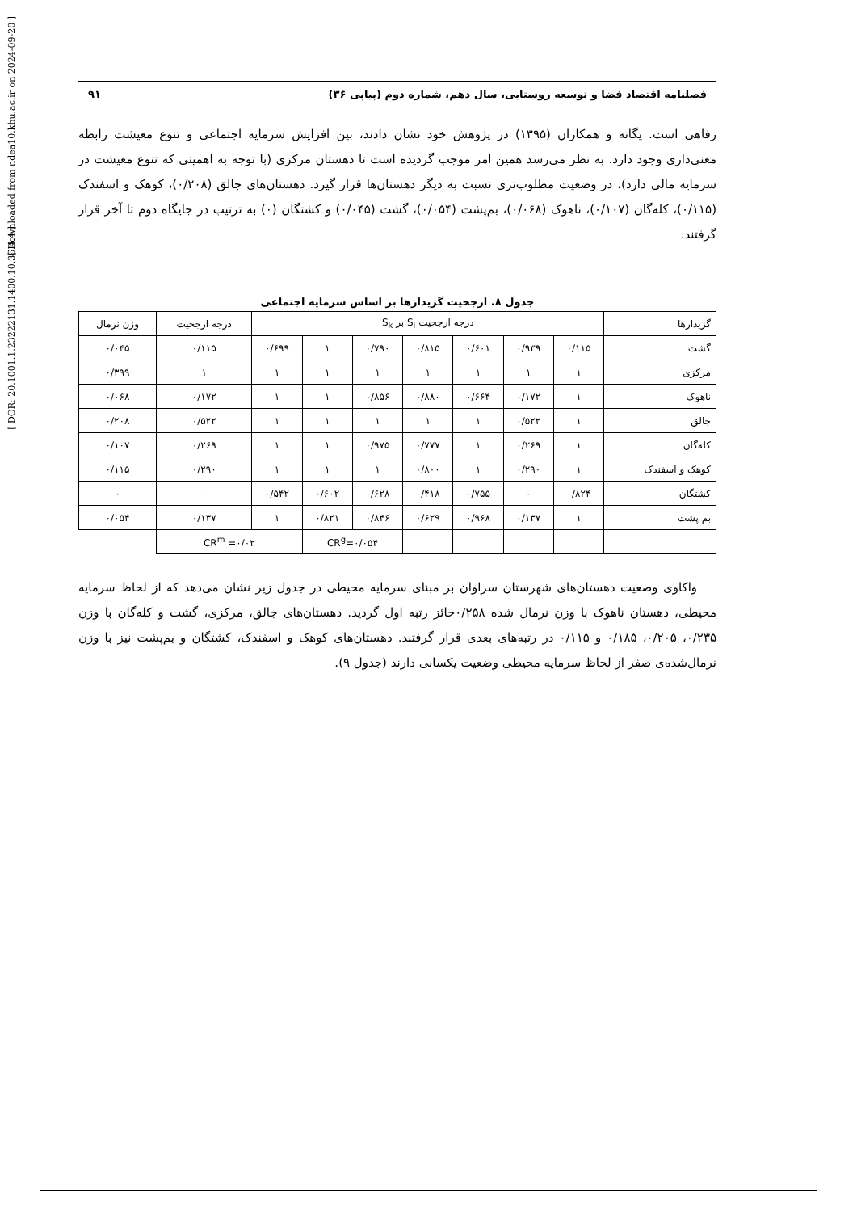[ DOR: 20.1001.1.23222131.1400.10.36.4.4 ]
[ Downloaded from ndea10.khu.ac.ir on 2024-09-20 ]
فصلنامه اقتصاد فضا و توسعه روستایی، سال دهم، شماره دوم (پیاپی ۳۶) ۹۱
رفاهی است. یگانه و همکاران (۱۳۹۵) در پژوهش خود نشان دادند، بین افزایش سرمایه اجتماعی و تنوع معیشت رابطه معنی‌داری وجود دارد. به نظر می‌رسد همین امر موجب گردیده است تا دهستان مرکزی (با توجه به اهمیتی که تنوع معیشت در سرمایه مالی دارد)، در وضعیت مطلوب‌تری نسبت به دیگر دهستان‌ها قرار گیرد. دهستان‌های جالق (۰/۲۰۸)، کوهک و اسفندک (۰/۱۱۵)، کله‌گان (۰/۱۰۷)، ناهوک (۰/۰۶۸)، بم‌پشت (۰/۰۵۴)، گشت (۰/۰۴۵) و کشتگان (۰) به ترتیب در جایگاه دوم تا آخر قرار گرفتند.
جدول ۸. ارجحیت گزیدارها بر اساس سرمایه اجتماعی
| گزیدارها | درجه ارجحیت S<sub>i</sub> بر S<sub>k</sub> | | | | | | | درجه ارجحیت | وزن نرمال |
| گشت | ۰/۱۱۵ | ۰/۹۳۹ | ۰/۶۰۱ | ۰/۸۱۵ | ۰/۷۹۰ | ۱ | ۰/۶۹۹ | ۰/۱۱۵ | ۰/۰۴۵ |
| مرکزی | ۱ | ۱ | ۱ | ۱ | ۱ | ۱ | ۱ | ۱ | ۰/۳۹۹ |
| ناهوک | ۱ | ۰/۱۷۲ | ۰/۶۶۴ | ۰/۸۸۰ | ۰/۸۵۶ | ۱ | ۱ | ۰/۱۷۲ | ۰/۰۶۸ |
| جالق | ۱ | ۰/۵۲۲ | ۱ | ۱ | ۱ | ۱ | ۱ | ۰/۵۲۲ | ۰/۲۰۸ |
| کله‌گان | ۱ | ۰/۲۶۹ | ۱ | ۰/۷۷۷ | ۰/۹۷۵ | ۱ | ۱ | ۰/۲۶۹ | ۰/۱۰۷ |
| کوهک و اسفندک | ۱ | ۰/۲۹۰ | ۱ | ۰/۸۰۰ | ۱ | ۱ | ۱ | ۰/۲۹۰ | ۰/۱۱۵ |
| کشتگان | ۰/۸۲۴ | ۰ | ۰/۷۵۵ | ۰/۴۱۸ | ۰/۶۲۸ | ۰/۶۰۲ | ۰/۵۴۲ | ۰ | ۰ |
| بم پشت | ۱ | ۰/۱۳۷ | ۰/۹۶۸ | ۰/۶۲۹ | ۰/۸۴۶ | ۰/۸۲۱ | ۱ | ۰/۱۳۷ | ۰/۰۵۴ |
| | | | | | CR<sup>g</sup>=۰/۰۵۴ | | CR<sup>m</sup> =۰/۰۲ | | |
واکاوی وضعیت دهستان‌های شهرستان سراوان بر مبنای سرمایه محیطی در جدول زیر نشان می‌دهد که از لحاظ سرمایه محیطی، دهستان ناهوک با وزن نرمال شده ۰/۲۵۸حائز رتبه اول گردید. دهستان‌های جالق، مرکزی، گشت و کله‌گان با وزن ۰/۲۳۵، ۰/۲۰۵، ۰/۱۸۵ و ۰/۱۱۵ در رتبه‌های بعدی قرار گرفتند. دهستان‌های کوهک و اسفندک، کشتگان و بم‌پشت نیز با وزن نرمال‌شده‌ی صفر از لحاظ سرمایه محیطی وضعیت یکسانی دارند (جدول ۹).